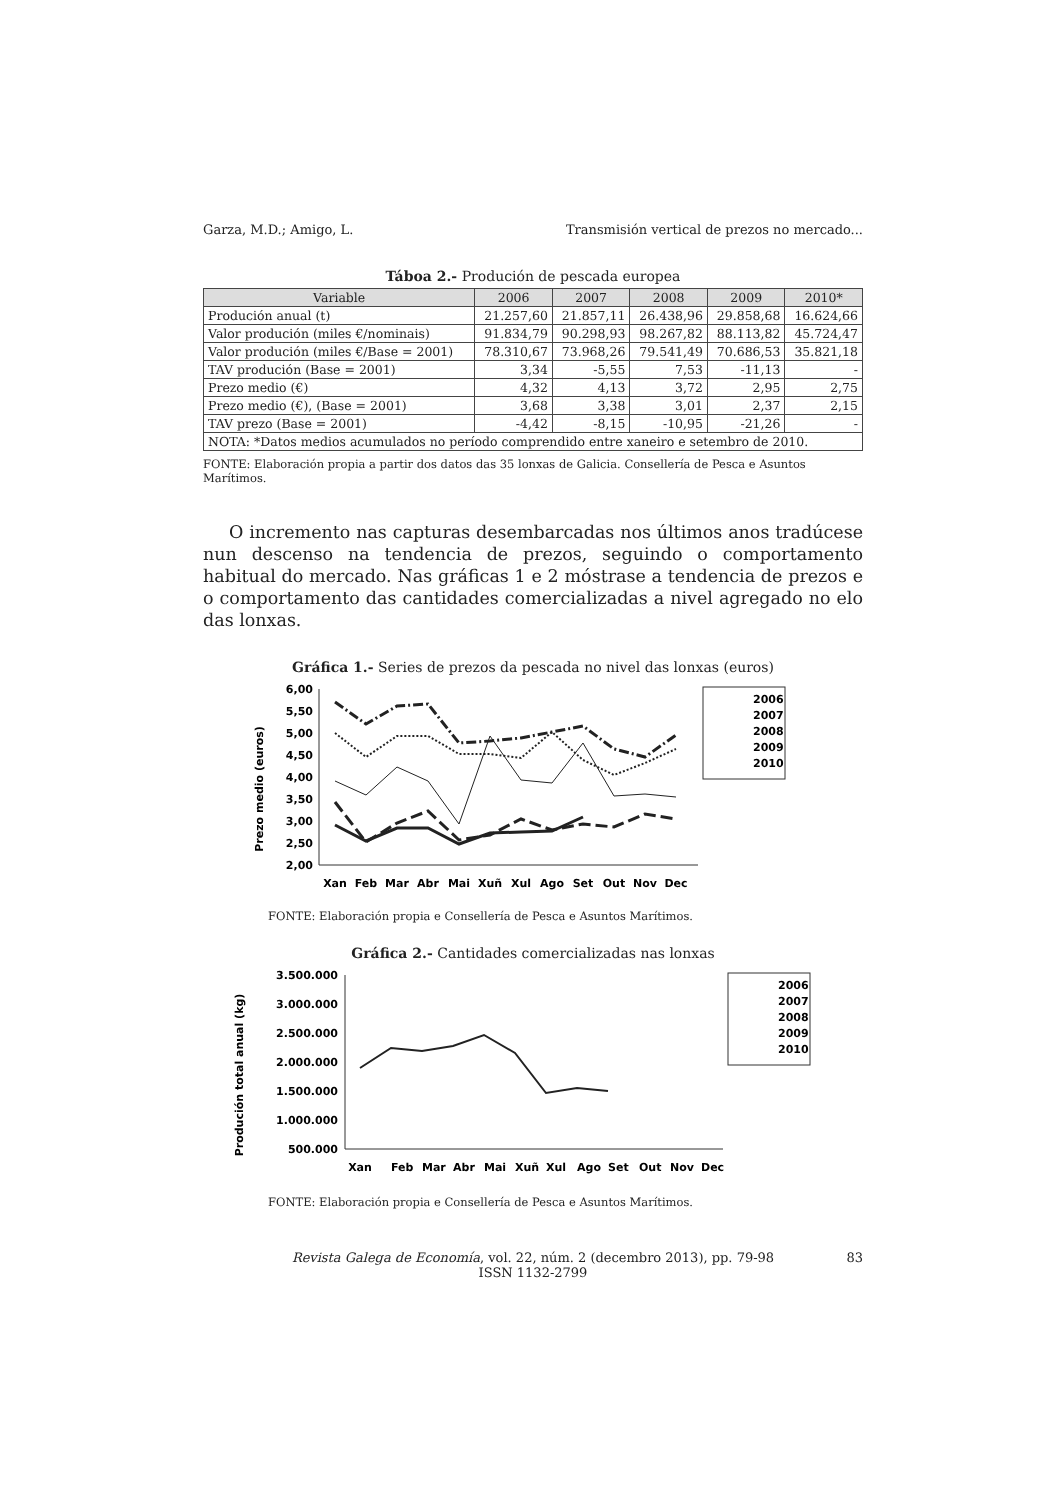Garza, M.D.; Amigo, L. Transmisión vertical de prezos no mercado...
Táboa 2.- Produción de pescada europea
| Variable | 2006 | 2007 | 2008 | 2009 | 2010* |
| --- | --- | --- | --- | --- | --- |
| Produción anual (t) | 21.257,60 | 21.857,11 | 26.438,96 | 29.858,68 | 16.624,66 |
| Valor produción (miles €/nominais) | 91.834,79 | 90.298,93 | 98.267,82 | 88.113,82 | 45.724,47 |
| Valor produción (miles €/Base = 2001) | 78.310,67 | 73.968,26 | 79.541,49 | 70.686,53 | 35.821,18 |
| TAV produción (Base = 2001) | 3,34 | -5,55 | 7,53 | -11,13 | - |
| Prezo medio (€) | 4,32 | 4,13 | 3,72 | 2,95 | 2,75 |
| Prezo medio (€), (Base = 2001) | 3,68 | 3,38 | 3,01 | 2,37 | 2,15 |
| TAV prezo (Base = 2001) | -4,42 | -8,15 | -10,95 | -21,26 | - |
| NOTA: *Datos medios acumulados no período comprendido entre xaneiro e setembro de 2010. | | | | | |
FONTE: Elaboración propia a partir dos datos das 35 lonxas de Galicia. Consellería de Pesca e Asuntos Marítimos.
O incremento nas capturas desembarcadas nos últimos anos tradúcese nun descenso na tendencia de prezos, seguindo o comportamento habitual do mercado. Nas gráficas 1 e 2 móstrase a tendencia de prezos e o comportamento das cantidades comercializadas a nivel agregado no elo das lonxas.
Gráfica 1.- Series de prezos da pescada no nivel das lonxas (euros)
Prezo medio (euros)
6,00
5,50
5,00
4,50
4,00
3,50
3,00
2,50
2,00
Xan
Feb
Mar
Abr
Mai
Xuñ
Xul
Ago
Set
Out
Nov
Dec
2006
2007
2008
2009
2010
FONTE: Elaboración propia e Consellería de Pesca e Asuntos Marítimos.
Gráfica 2.- Cantidades comercializadas nas lonxas
Produción total anual (kg)
3.500.000
3.000.000
2.500.000
2.000.000
1.500.000
1.000.000
500.000
Xan
Feb
Mar
Abr
Mai
Xuñ
Xul
Ago
Set
Out
Nov
Dec
2006
2007
2008
2009
2010
FONTE: Elaboración propia e Consellería de Pesca e Asuntos Marítimos.
Revista Galega de Economía, vol. 22, núm. 2 (decembro 2013), pp. 79-98
ISSN 1132-2799
83